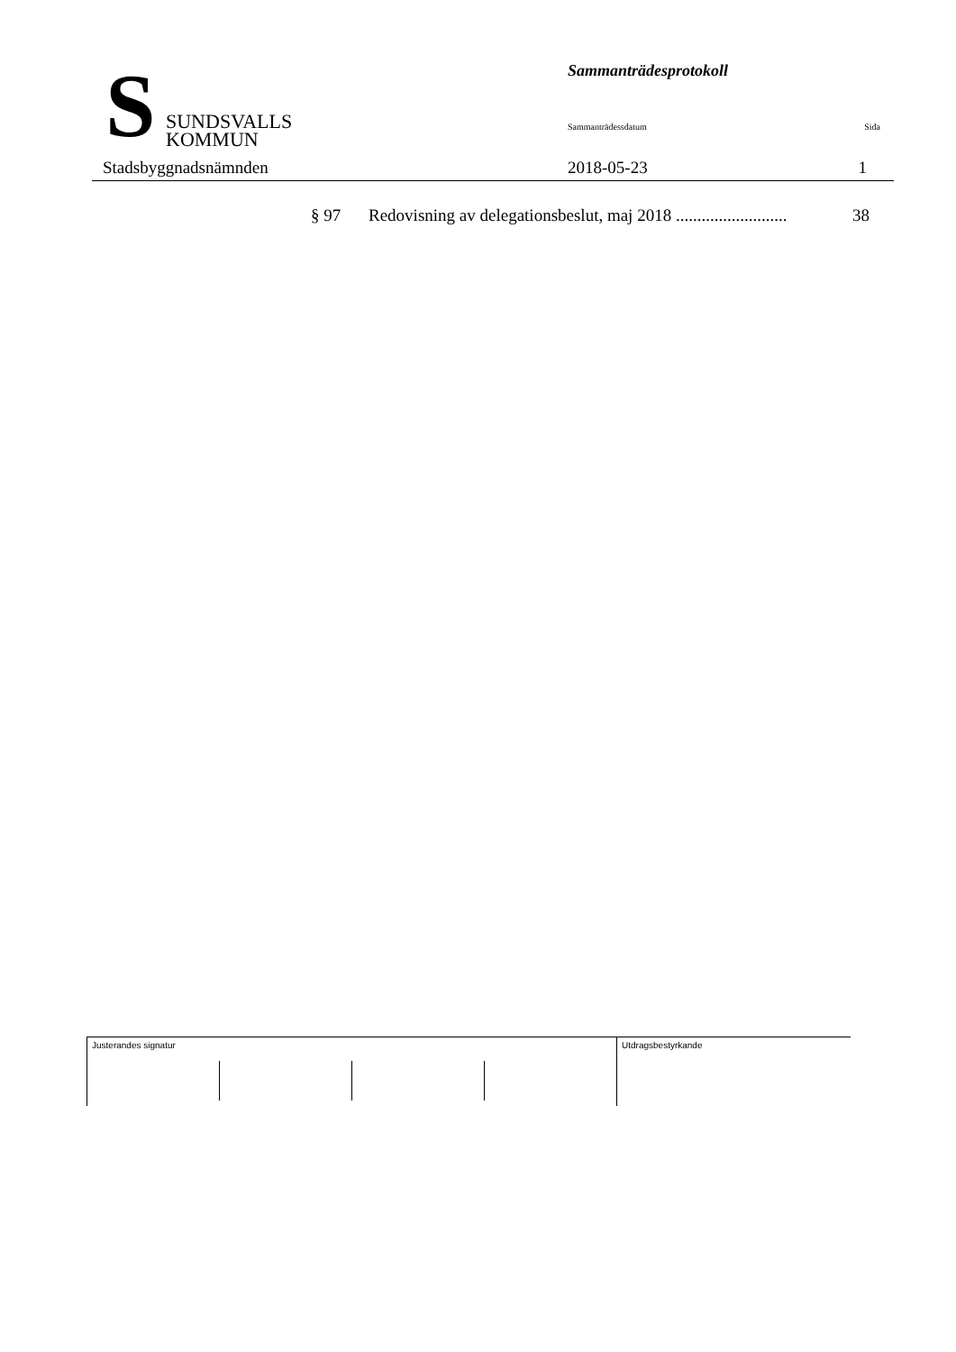S
SUNDSVALLS
KOMMUN
Stadsbyggnadsnämnden
Sammanträdesprotokoll
Sammanträdessdatum Sida
2018-05-23 1
§ 97 Redovisning av delegationsbeslut, maj 2018 .......................... 38
Justerandes signatur Utdragsbestyrkande